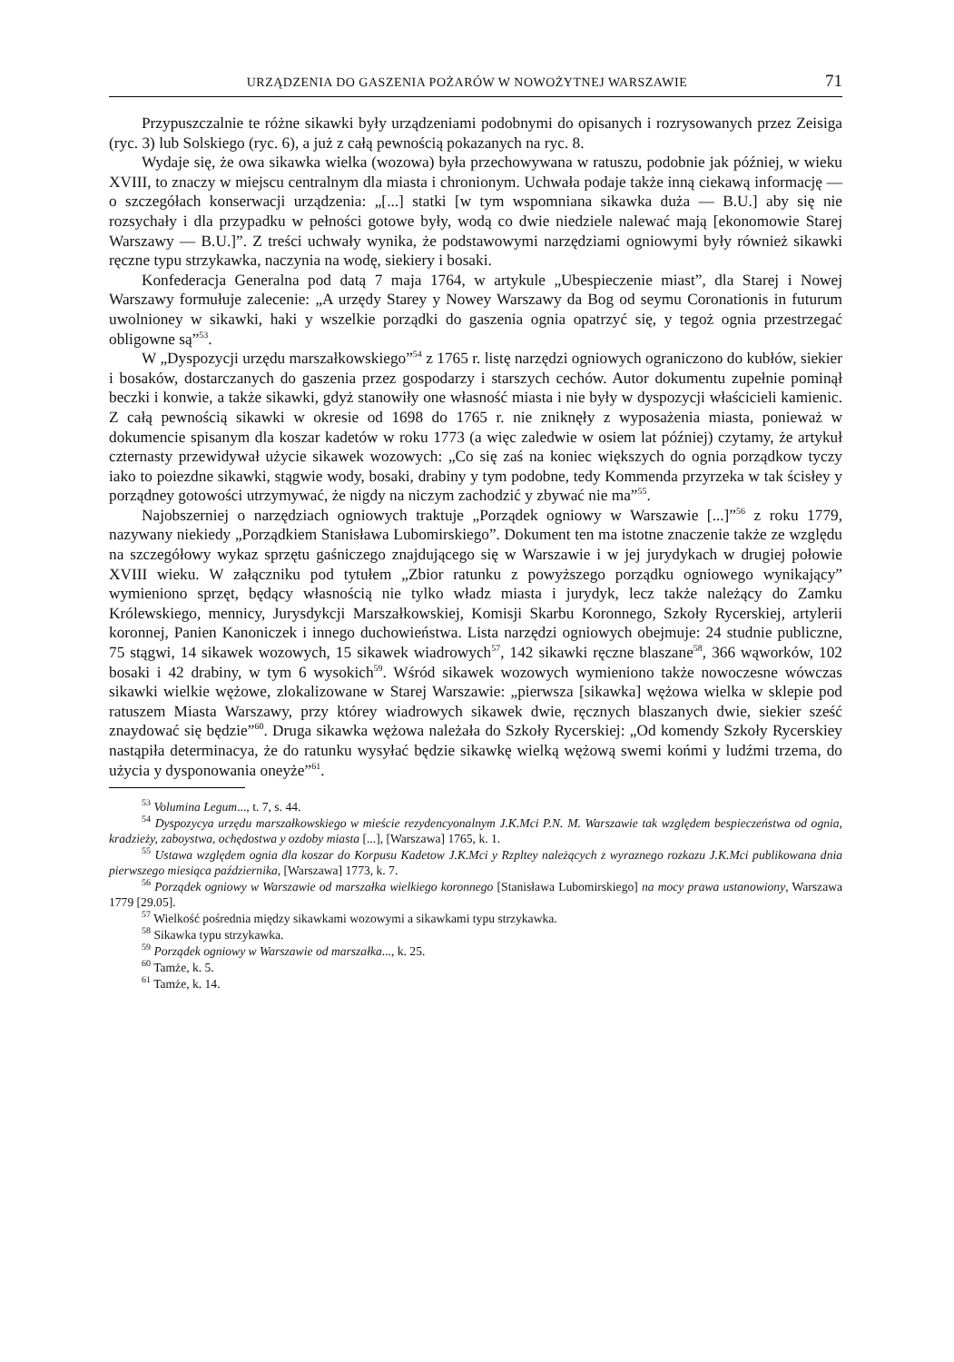URZĄDZENIA DO GASZENIA POŻARÓW W NOWOŻYTNEJ WARSZAWIE 71
Przypuszczalnie te różne sikawki były urządzeniami podobnymi do opisanych i rozrysowanych przez Zeisiga (ryc. 3) lub Solskiego (ryc. 6), a już z całą pewnością pokazanych na ryc. 8.
Wydaje się, że owa sikawka wielka (wozowa) była przechowywana w ratuszu, podobnie jak później, w wieku XVIII, to znaczy w miejscu centralnym dla miasta i chronionym. Uchwała podaje także inną ciekawą informację — o szczegółach konserwacji urządzenia: „[...] statki [w tym wspomniana sikawka duża — B.U.] aby się nie rozsychały i dla przypadku w pełności gotowe były, wodą co dwie niedziele nalewać mają [ekonomowie Starej Warszawy — B.U.]”. Z treści uchwały wynika, że podstawowymi narzędziami ogniowymi były również sikawki ręczne typu strzykawka, naczynia na wodę, siekiery i bosaki.
Konfederacja Generalna pod datą 7 maja 1764, w artykule „Ubespieczenie miast”, dla Starej i Nowej Warszawy formułuje zalecenie: „A urzędy Starey y Nowey Warszawy da Bog od seymu Coronationis in futurum uwolnioney w sikawki, haki y wszelkie porządki do gaszenia ognia opatrzyć się, y tegoż ognia przestrzegać obligowne są”<sup>53</sup>.
W „Dyspozycji urzędu marszałkowskiego”<sup>54</sup> z 1765 r. listę narzędzi ogniowych ograniczono do kubłów, siekier i bosaków, dostarczanych do gaszenia przez gospodarzy i starszych cechów. Autor dokumentu zupełnie pominął beczki i konwie, a także sikawki, gdyż stanowiły one własność miasta i nie były w dyspozycji właścicieli kamienic. Z całą pewnością sikawki w okresie od 1698 do 1765 r. nie zniknęły z wyposażenia miasta, ponieważ w dokumencie spisanym dla koszar kadetów w roku 1773 (a więc zaledwie w osiem lat później) czytamy, że artykuł czternasty przewidywał użycie sikawek wozowych: „Co się zaś na koniec większych do ognia porządkow tyczy iako to poiezdne sikawki, stągwie wody, bosaki, drabiny y tym podobne, tedy Kommenda przyrzeka w tak ścisłey y porządney gotowości utrzymywać, że nigdy na niczym zachodzić y zbywać nie ma”<sup>55</sup>.
Najobszerniej o narzędziach ogniowych traktuje „Porządek ogniowy w Warszawie [...]”<sup>56</sup> z roku 1779, nazywany niekiedy „Porządkiem Stanisława Lubomirskiego”. Dokument ten ma istotne znaczenie także ze względu na szczegółowy wykaz sprzętu gaśniczego znajdującego się w Warszawie i w jej jurydykach w drugiej połowie XVIII wieku. W załączniku pod tytułem „Zbior ratunku z powyższego porządku ogniowego wynikający” wymieniono sprzęt, będący własnością nie tylko władz miasta i jurydyk, lecz także należący do Zamku Królewskiego, mennicy, Jurysdykcji Marszałkowskiej, Komisji Skarbu Koronnego, Szkoły Rycerskiej, artylerii koronnej, Panien Kanoniczek i innego duchowieństwa. Lista narzędzi ogniowych obejmuje: 24 studnie publiczne, 75 stągwi, 14 sikawek wozowych, 15 sikawek wiadrowych<sup>57</sup>, 142 sikawki ręczne blaszane<sup>58</sup>, 366 wąworków, 102 bosaki i 42 drabiny, w tym 6 wysokich<sup>59</sup>. Wśród sikawek wozowych wymieniono także nowoczesne wówczas sikawki wielkie wężowe, zlokalizowane w Starej Warszawie: „pierwsza [sikawka] wężowa wielka w sklepie pod ratuszem Miasta Warszawy, przy którey wiadrowych sikawek dwie, ręcznych blaszanych dwie, siekier sześć znaydować się będzie”<sup>60</sup>. Druga sikawka wężowa należała do Szkoły Rycerskiej: „Od komendy Szkoły Rycerskiey nastąpiła determinacya, że do ratunku wysyłać będzie sikawkę wielką wężową swemi końmi y ludźmi trzema, do użycia y dysponowania oneyże”<sup>61</sup>.
<sup>53</sup> Volumina Legum..., t. 7, s. 44.
<sup>54</sup> Dyspozycya urzędu marszałkowskiego w mieście rezydencyonalnym J.K.Mci P.N. M. Warszawie tak względem bespieczeństwa od ognia, kradzieży, zaboystwa, ochędostwa y ozdoby miasta [...], [Warszawa] 1765, k. 1.
<sup>55</sup> Ustawa względem ognia dla koszar do Korpusu Kadetow J.K.Mci y Rzpltey należących z wyraznego rozkazu J.K.Mci publikowana dnia pierwszego miesiąca października, [Warszawa] 1773, k. 7.
<sup>56</sup> Porządek ogniowy w Warszawie od marszałka wielkiego koronnego [Stanisława Lubomirskiego] na mocy prawa ustanowiony, Warszawa 1779 [29.05].
<sup>57</sup> Wielkość pośrednia między sikawkami wozowymi a sikawkami typu strzykawka.
<sup>58</sup> Sikawka typu strzykawka.
<sup>59</sup> Porządek ogniowy w Warszawie od marszałka..., k. 25.
<sup>60</sup> Tamże, k. 5.
<sup>61</sup> Tamże, k. 14.